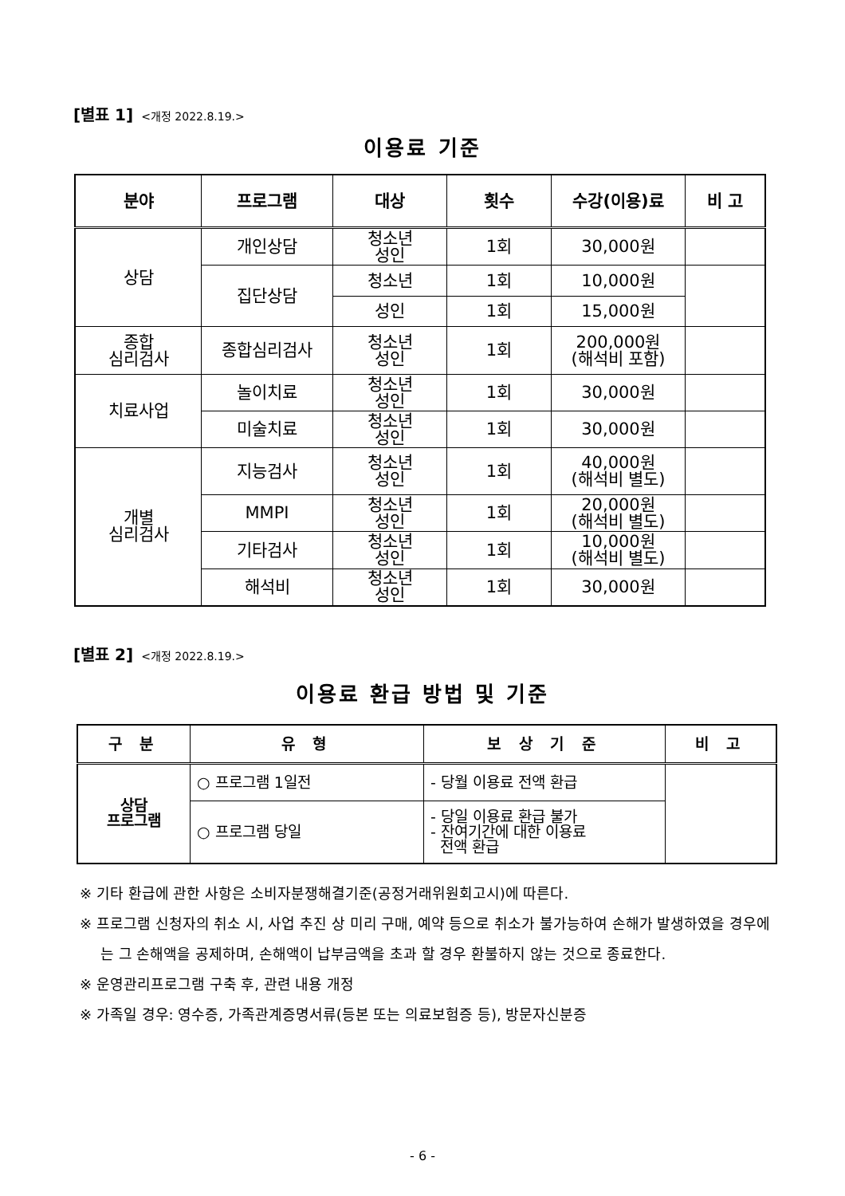[별표 1] <개정 2022.8.19.>
이용료 기준
| 분야 | 프로그램 | 대상 | 횟수 | 수강(이용)료 | 비 고 |
| --- | --- | --- | --- | --- | --- |
| 상담 | 개인상담 | 청소년 성인 | 1회 | 30,000원 | |
| | 집단상담 | 청소년 | 1회 | 10,000원 | |
| | | 성인 | 1회 | 15,000원 | |
| 종합 심리검사 | 종합심리검사 | 청소년 성인 | 1회 | 200,000원 (해석비 포함) | |
| 치료사업 | 놀이치료 | 청소년 성인 | 1회 | 30,000원 | |
| | 미술치료 | 청소년 성인 | 1회 | 30,000원 | |
| 개별 심리검사 | 지능검사 | 청소년 성인 | 1회 | 40,000원 (해석비 별도) | |
| | MMPI | 청소년 성인 | 1회 | 20,000원 (해석비 별도) | |
| | 기타검사 | 청소년 성인 | 1회 | 10,000원 (해석비 별도) | |
| | 해석비 | 청소년 성인 | 1회 | 30,000원 | |
[별표 2] <개정 2022.8.19.>
이용료 환급 방법 및 기준
| 구 분 | 유 형 | 보 상 기 준 | 비 고 |
| --- | --- | --- | --- |
| 상담 프로그램 | ○ 프로그램 1일전 | - 당월 이용료 전액 환급 | |
| | ○ 프로그램 당일 | - 당일 이용료 환급 불가 - 잔여기간에 대한 이용료 전액 환급 | |
※ 기타 환급에 관한 사항은 소비자분쟁해결기준(공정거래위원회고시)에 따른다.
※ 프로그램 신청자의 취소 시, 사업 추진 상 미리 구매, 예약 등으로 취소가 불가능하여 손해가 발생하였을 경우에는 그 손해액을 공제하며, 손해액이 납부금액을 초과 할 경우 환불하지 않는 것으로 종료한다.
※ 운영관리프로그램 구축 후, 관련 내용 개정
※ 가족일 경우: 영수증, 가족관계증명서류(등본 또는 의료보험증 등), 방문자신분증
- 6 -